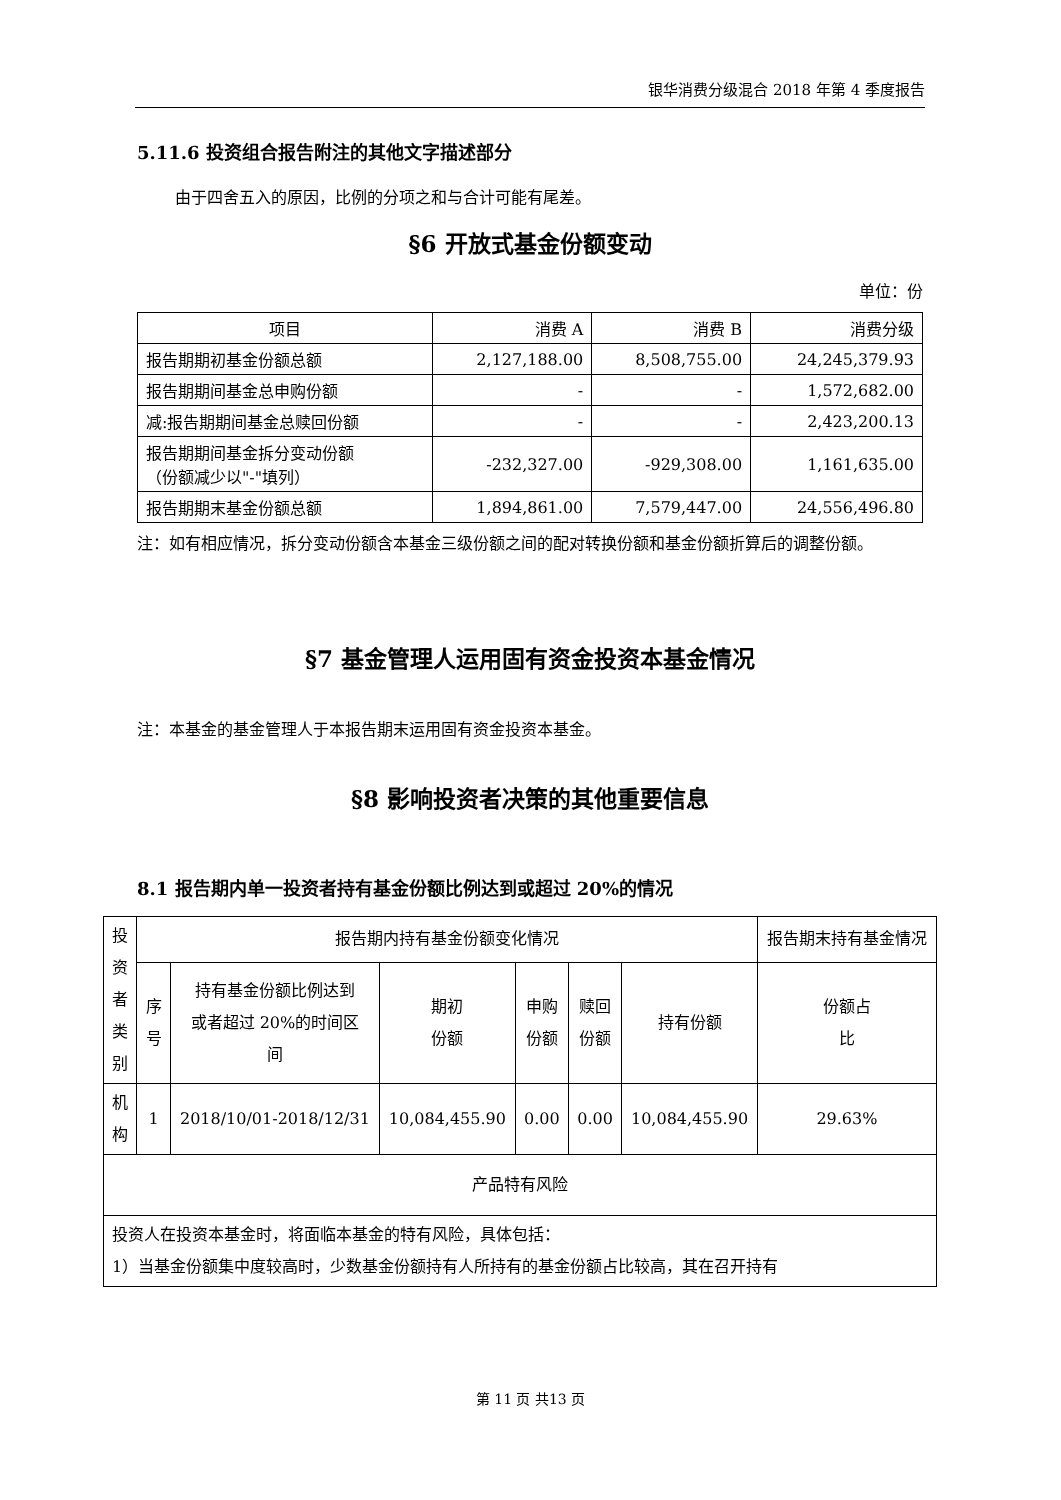银华消费分级混合 2018 年第 4 季度报告
5.11.6 投资组合报告附注的其他文字描述部分
由于四舍五入的原因，比例的分项之和与合计可能有尾差。
§6 开放式基金份额变动
单位：份
| 项目 | 消费 A | 消费 B | 消费分级 |
| --- | --- | --- | --- |
| 报告期期初基金份额总额 | 2,127,188.00 | 8,508,755.00 | 24,245,379.93 |
| 报告期期间基金总申购份额 | - | - | 1,572,682.00 |
| 减:报告期期间基金总赎回份额 | - | - | 2,423,200.13 |
| 报告期期间基金拆分变动份额 （份额减少以"-"填列） | -232,327.00 | -929,308.00 | 1,161,635.00 |
| 报告期期末基金份额总额 | 1,894,861.00 | 7,579,447.00 | 24,556,496.80 |
注：如有相应情况，拆分变动份额含本基金三级份额之间的配对转换份额和基金份额折算后的调整份额。
§7 基金管理人运用固有资金投资本基金情况
注：本基金的基金管理人于本报告期末运用固有资金投资本基金。
§8 影响投资者决策的其他重要信息
8.1 报告期内单一投资者持有基金份额比例达到或超过 20%的情况
| 投 资 者 类 别 | 报告期内持有基金份额变化情况 | | | | | | 报告期末持有基金情况 |
| --- | --- | --- | --- | --- | --- | --- | --- |
| | 序 号 | 持有基金份额比例达到 或者超过 20%的时间区 间 | 期初 份额 | 申购 份额 | 赎回 份额 | 持有份额 | 份额占 比 |
| 机 构 | 1 | 2018/10/01-2018/12/31 | 10,084,455.90 | 0.00 | 0.00 | 10,084,455.90 | 29.63% |
| 产品特有风险 | | | | | | | |
| 投资人在投资本基金时，将面临本基金的特有风险，具体包括： 1）当基金份额集中度较高时，少数基金份额持有人所持有的基金份额占比较高，其在召开持有 | | | | | | | |
第 11 页 共13 页